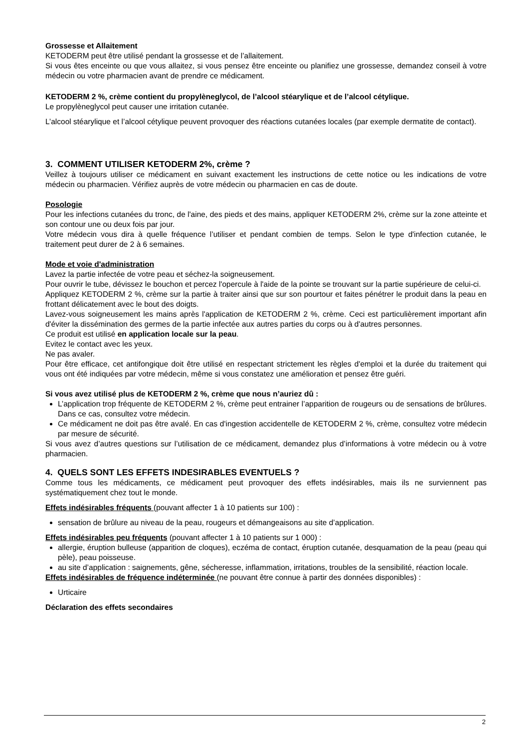Grossesse et Allaitement
KETODERM peut être utilisé pendant la grossesse et de l’allaitement.
Si vous êtes enceinte ou que vous allaitez, si vous pensez être enceinte ou planifiez une grossesse, demandez conseil à votre médecin ou votre pharmacien avant de prendre ce médicament.
KETODERM 2 %, crème contient du propylèneglycol, de l’alcool stéarylique et de l’alcool cétylique.
Le propylèneglycol peut causer une irritation cutanée.
L’alcool stéarylique et l’alcool cétylique peuvent provoquer des réactions cutanées locales (par exemple dermatite de contact).
3. COMMENT UTILISER KETODERM 2%, crème ?
Veillez à toujours utiliser ce médicament en suivant exactement les instructions de cette notice ou les indications de votre médecin ou pharmacien. Vérifiez auprès de votre médecin ou pharmacien en cas de doute.
Posologie
Pour les infections cutanées du tronc, de l'aine, des pieds et des mains, appliquer KETODERM 2%, crème sur la zone atteinte et son contour une ou deux fois par jour.
Votre médecin vous dira à quelle fréquence l’utiliser et pendant combien de temps. Selon le type d'infection cutanée, le traitement peut durer de 2 à 6 semaines.
Mode et voie d'administration
Lavez la partie infectée de votre peau et séchez-la soigneusement.
Pour ouvrir le tube, dévissez le bouchon et percez l'opercule à l'aide de la pointe se trouvant sur la partie supérieure de celui-ci.
Appliquez KETODERM 2 %, crème sur la partie à traiter ainsi que sur son pourtour et faites pénétrer le produit dans la peau en frottant délicatement avec le bout des doigts.
Lavez-vous soigneusement les mains après l'application de KETODERM 2 %, crème. Ceci est particulièrement important afin d'éviter la dissémination des germes de la partie infectée aux autres parties du corps ou à d'autres personnes.
Ce produit est utilisé en application locale sur la peau.
Evitez le contact avec les yeux.
Ne pas avaler.
Pour être efficace, cet antifongique doit être utilisé en respectant strictement les règles d'emploi et la durée du traitement qui vous ont été indiquées par votre médecin, même si vous constatez une amélioration et pensez être guéri.
Si vous avez utilisé plus de KETODERM 2 %, crème que nous n’auriez dû :
L’application trop fréquente de KETODERM 2 %, crème peut entrainer l’apparition de rougeurs ou de sensations de brûlures. Dans ce cas, consultez votre médecin.
Ce médicament ne doit pas être avalé. En cas d'ingestion accidentelle de KETODERM 2 %, crème, consultez votre médecin par mesure de sécurité.
Si vous avez d’autres questions sur l’utilisation de ce médicament, demandez plus d’informations à votre médecin ou à votre pharmacien.
4. QUELS SONT LES EFFETS INDESIRABLES EVENTUELS ?
Comme tous les médicaments, ce médicament peut provoquer des effets indésirables, mais ils ne surviennent pas systématiquement chez tout le monde.
Effets indésirables fréquents (pouvant affecter 1 à 10 patients sur 100) :
sensation de brûlure au niveau de la peau, rougeurs et démangeaisons au site d’application.
Effets indésirables peu fréquents (pouvant affecter 1 à 10 patients sur 1 000) :
allergie, éruption bulleuse (apparition de cloques), eczéma de contact, éruption cutanée, desquamation de la peau (peau qui pèle), peau poisseuse.
au site d’application : saignements, gêne, sécheresse, inflammation, irritations, troubles de la sensibilité, réaction locale.
Effets indésirables de fréquence indéterminée (ne pouvant être connue à partir des données disponibles) :
Urticaire
Déclaration des effets secondaires
2